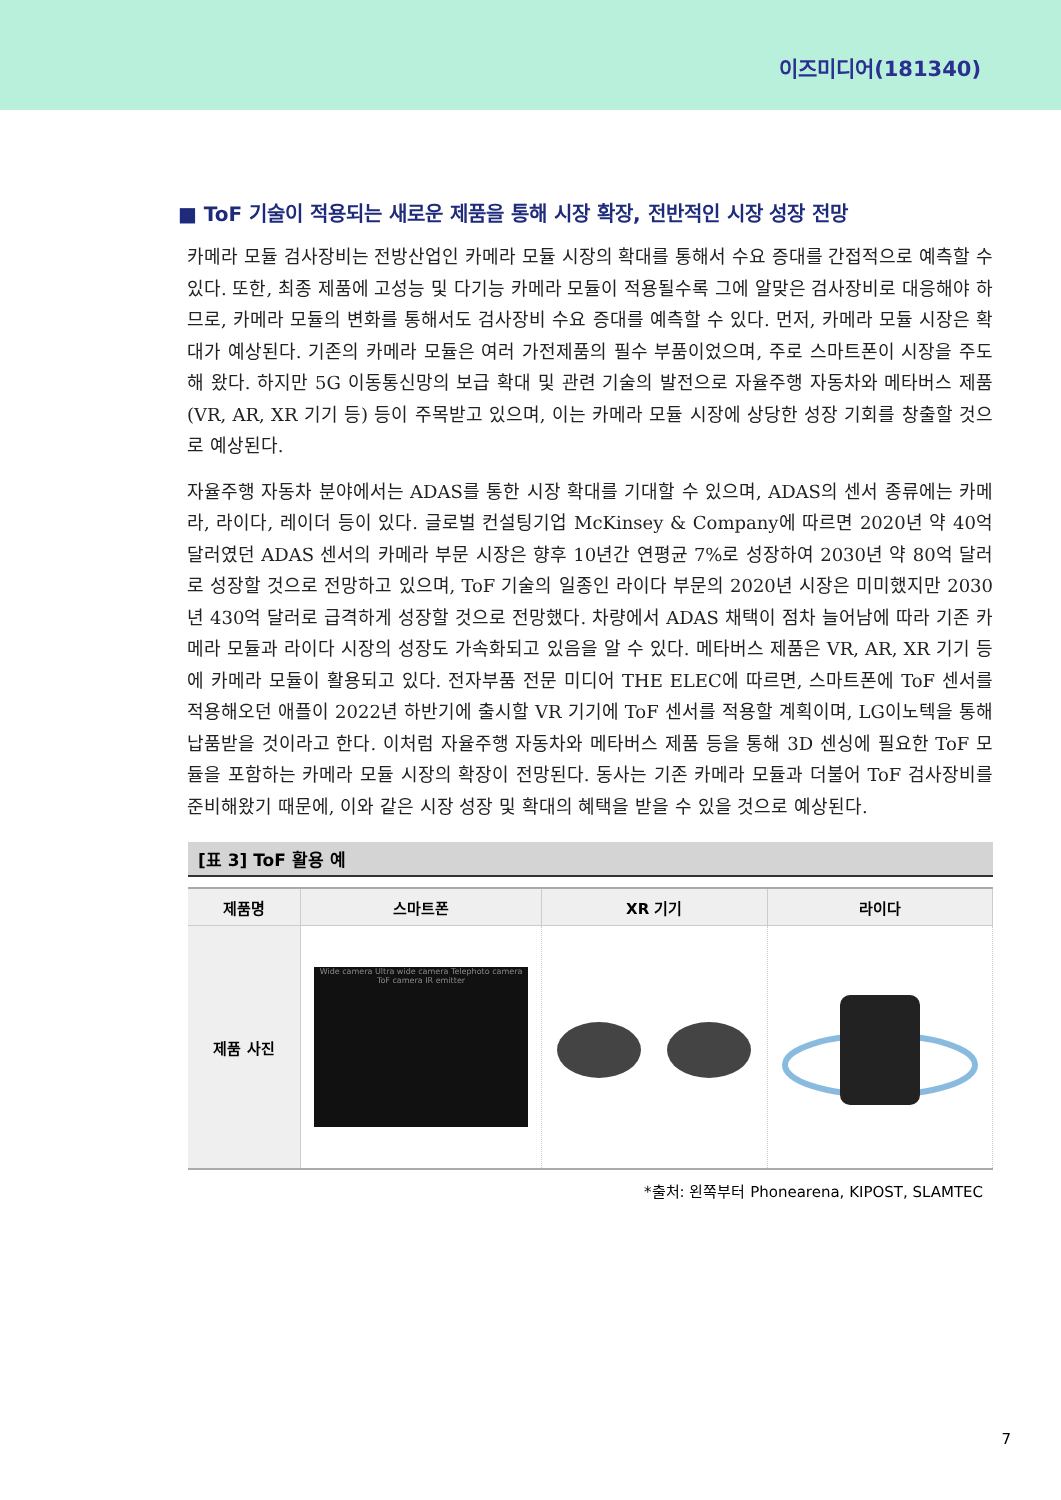이즈미디어(181340)
■ ToF 기술이 적용되는 새로운 제품을 통해 시장 확장, 전반적인 시장 성장 전망
카메라 모듈 검사장비는 전방산업인 카메라 모듈 시장의 확대를 통해서 수요 증대를 간접적으로 예측할 수 있다. 또한, 최종 제품에 고성능 및 다기능 카메라 모듈이 적용될수록 그에 알맞은 검사장비로 대응해야 하므로, 카메라 모듈의 변화를 통해서도 검사장비 수요 증대를 예측할 수 있다. 먼저, 카메라 모듈 시장은 확대가 예상된다. 기존의 카메라 모듈은 여러 가전제품의 필수 부품이었으며, 주로 스마트폰이 시장을 주도해 왔다. 하지만 5G 이동통신망의 보급 확대 및 관련 기술의 발전으로 자율주행 자동차와 메타버스 제품(VR, AR, XR 기기 등) 등이 주목받고 있으며, 이는 카메라 모듈 시장에 상당한 성장 기회를 창출할 것으로 예상된다.
자율주행 자동차 분야에서는 ADAS를 통한 시장 확대를 기대할 수 있으며, ADAS의 센서 종류에는 카메라, 라이다, 레이더 등이 있다. 글로벌 컨설팅기업 McKinsey & Company에 따르면 2020년 약 40억 달러였던 ADAS 센서의 카메라 부문 시장은 향후 10년간 연평균 7%로 성장하여 2030년 약 80억 달러로 성장할 것으로 전망하고 있으며, ToF 기술의 일종인 라이다 부문의 2020년 시장은 미미했지만 2030년 430억 달러로 급격하게 성장할 것으로 전망했다. 차량에서 ADAS 채택이 점차 늘어남에 따라 기존 카메라 모듈과 라이다 시장의 성장도 가속화되고 있음을 알 수 있다. 메타버스 제품은 VR, AR, XR 기기 등에 카메라 모듈이 활용되고 있다. 전자부품 전문 미디어 THE ELEC에 따르면, 스마트폰에 ToF 센서를 적용해오던 애플이 2022년 하반기에 출시할 VR 기기에 ToF 센서를 적용할 계획이며, LG이노텍을 통해 납품받을 것이라고 한다. 이처럼 자율주행 자동차와 메타버스 제품 등을 통해 3D 센싱에 필요한 ToF 모듈을 포함하는 카메라 모듈 시장의 확장이 전망된다. 동사는 기존 카메라 모듈과 더불어 ToF 검사장비를 준비해왔기 때문에, 이와 같은 시장 성장 및 확대의 혜택을 받을 수 있을 것으로 예상된다.
[표 3] ToF 활용 예
| 제품명 | 스마트폰 | XR 기기 | 라이다 |
| --- | --- | --- | --- |
| 제품 사진 | Wide camera Ultra wide camera Telephoto camera ToF camera IR emitter | | |
*출처: 왼쪽부터 Phonearena, KIPOST, SLAMTEC
7